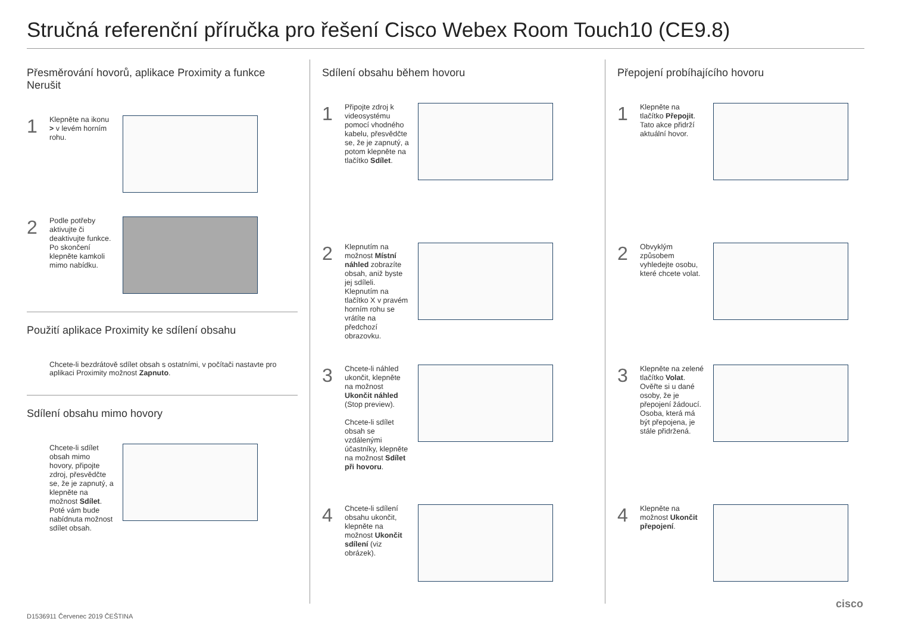Stručná referenční příručka pro řešení Cisco Webex Room Touch10 (CE9.8)
Přesměrování hovorů, aplikace Proximity a funkce Nerušit
1
Klepněte na ikonu > v levém horním rohu.
2
Podle potřeby aktivujte či deaktivujte funkce. Po skončení klepněte kamkoli mimo nabídku.
Použití aplikace Proximity ke sdílení obsahu
Chcete-li bezdrátově sdílet obsah s ostatními, v počítači nastavte pro aplikaci Proximity možnost Zapnuto.
Sdílení obsahu mimo hovory
Chcete-li sdílet obsah mimo hovory, připojte zdroj, přesvědčte se, že je zapnutý, a klepněte na možnost Sdílet. Poté vám bude nabídnuta možnost sdílet obsah.
Sdílení obsahu během hovoru
1
Připojte zdroj k videosystému pomocí vhodného kabelu, přesvědčte se, že je zapnutý, a potom klepněte na tlačítko Sdílet.
2
Klepnutím na možnost Místní náhled zobrazíte obsah, aniž byste jej sdíleli. Klepnutím na tlačítko X v pravém horním rohu se vrátíte na předchozí obrazovku.
3
Chcete-li náhled ukončit, klepněte na možnost Ukončit náhled (Stop preview).
Chcete-li sdílet obsah se vzdálenými účastníky, klepněte na možnost Sdílet při hovoru.
4
Chcete-li sdílení obsahu ukončit, klepněte na možnost Ukončit sdílení (viz obrázek).
Přepojení probíhajícího hovoru
1
Klepněte na tlačítko Přepojit. Tato akce přidrží aktuální hovor.
2
Obvyklým způsobem vyhledejte osobu, které chcete volat.
3
Klepněte na zelené tlačítko Volat. Ověřte si u dané osoby, že je přepojení žádoucí. Osoba, která má být přepojena, je stále přidržená.
4
Klepněte na možnost Ukončit přepojení.
D1536911 Červenec 2019 ČEŠTINA
cisco